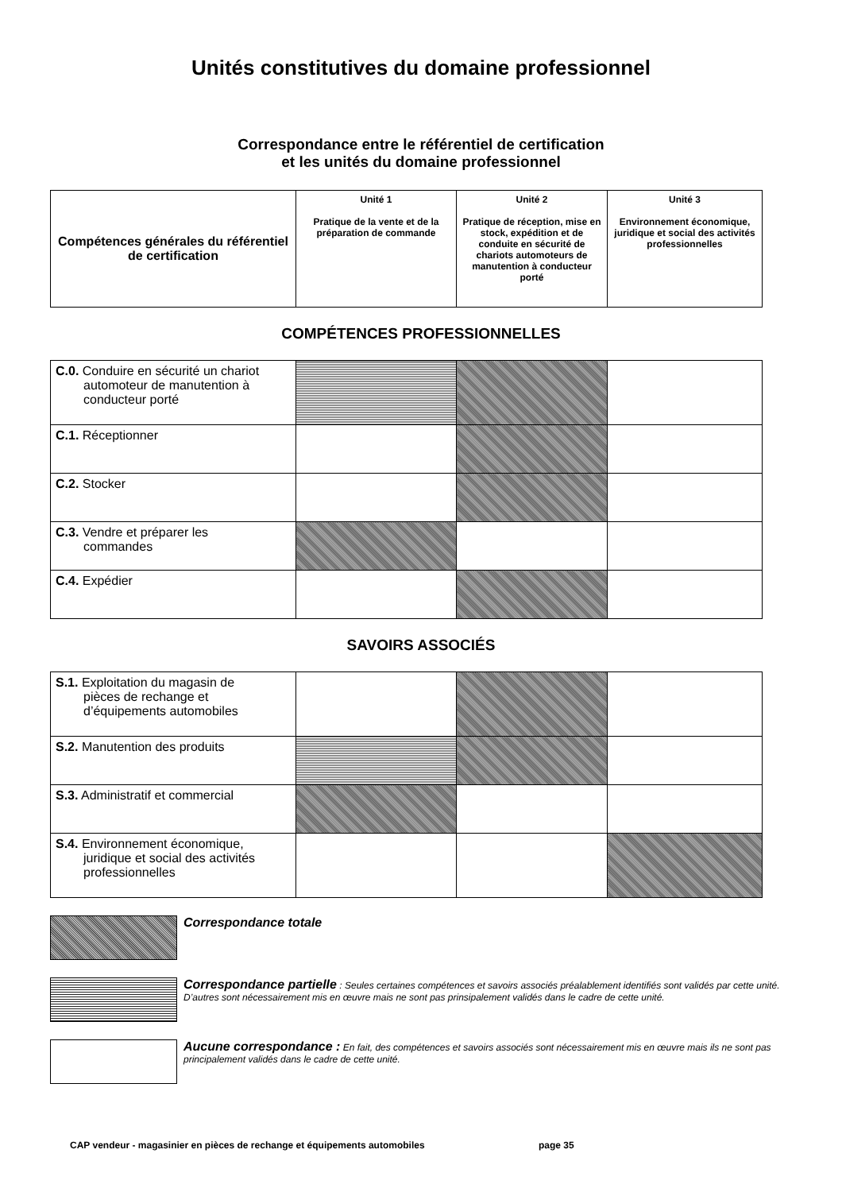Unités constitutives du domaine professionnel
Correspondance entre le référentiel de certification
et les unités du domaine professionnel
| Compétences générales du référentiel de certification | Unité 1 Pratique de la vente et de la préparation de commande | Unité 2 Pratique de réception, mise en stock, expédition et de conduite en sécurité de chariots automoteurs de manutention à conducteur porté | Unité 3 Environnement économique, juridique et social des activités professionnelles |
| --- | --- | --- | --- |
COMPÉTENCES PROFESSIONNELLES
| C.0. Conduire en sécurité un chariot automoteur de manutention à conducteur porté | | | |
| C.1. Réceptionner | | | |
| C.2. Stocker | | | |
| C.3. Vendre et préparer les commandes | | | |
| C.4. Expédier | | | |
SAVOIRS ASSOCIÉS
| S.1. Exploitation du magasin de pièces de rechange et d’équipements automobiles | | | |
| S.2. Manutention des produits | | | |
| S.3. Administratif et commercial | | | |
| S.4. Environnement économique, juridique et social des activités professionnelles | | | |
Correspondance totale
Correspondance partielle : Seules certaines compétences et savoirs associés préalablement identifiés sont validés par cette unité. D’autres sont nécessairement mis en œuvre mais ne sont pas prinsipalement validés dans le cadre de cette unité.
Aucune correspondance : En fait, des compétences et savoirs associés sont nécessairement mis en œuvre mais ils ne sont pas principalement validés dans le cadre de cette unité.
CAP vendeur - magasinier en pièces de rechange et équipements automobiles page 35